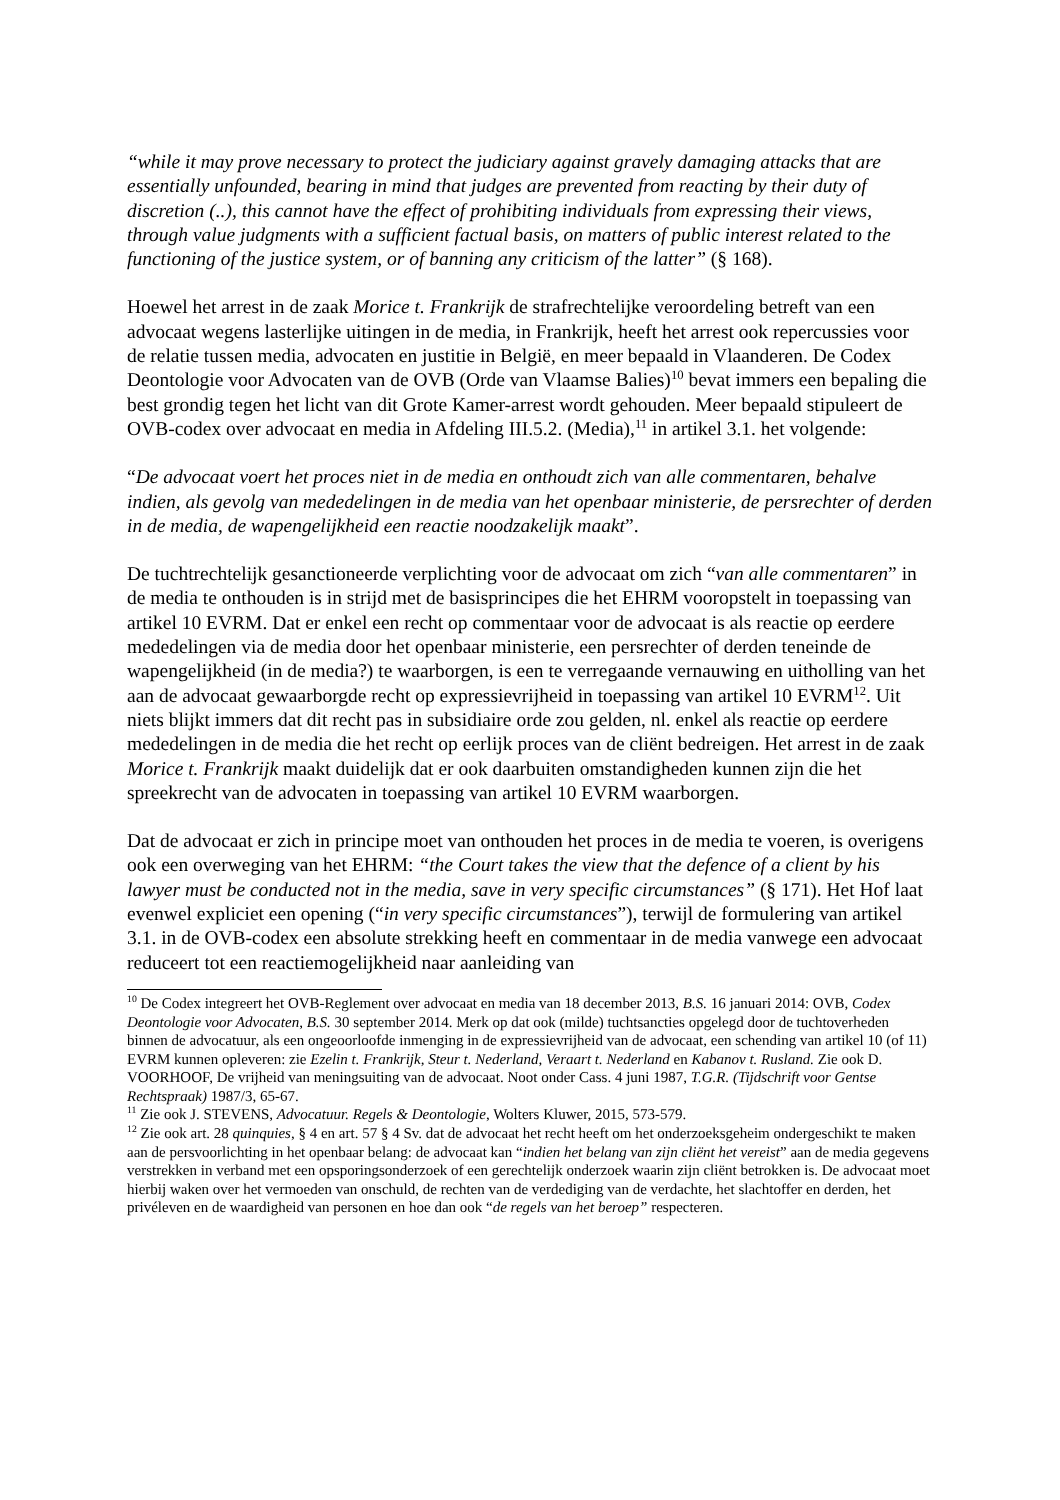“while it may prove necessary to protect the judiciary against gravely damaging attacks that are essentially unfounded, bearing in mind that judges are prevented from reacting by their duty of discretion (..), this cannot have the effect of prohibiting individuals from expressing their views, through value judgments with a sufficient factual basis, on matters of public interest related to the functioning of the justice system, or of banning any criticism of the latter” (§ 168).
Hoewel het arrest in de zaak Morice t. Frankrijk de strafrechtelijke veroordeling betreft van een advocaat wegens lasterlijke uitingen in de media, in Frankrijk, heeft het arrest ook repercussies voor de relatie tussen media, advocaten en justitie in België, en meer bepaald in Vlaanderen. De Codex Deontologie voor Advocaten van de OVB (Orde van Vlaamse Balies)<sup>10</sup> bevat immers een bepaling die best grondig tegen het licht van dit Grote Kamer-arrest wordt gehouden. Meer bepaald stipuleert de OVB-codex over advocaat en media in Afdeling III.5.2. (Media),<sup>11</sup> in artikel 3.1. het volgende:
“De advocaat voert het proces niet in de media en onthoudt zich van alle commentaren, behalve indien, als gevolg van mededelingen in de media van het openbaar ministerie, de persrechter of derden in de media, de wapengelijkheid een reactie noodzakelijk maakt”.
De tuchtrechtelijk gesanctioneerde verplichting voor de advocaat om zich “van alle commentaren” in de media te onthouden is in strijd met de basisprincipes die het EHRM vooropstelt in toepassing van artikel 10 EVRM. Dat er enkel een recht op commentaar voor de advocaat is als reactie op eerdere mededelingen via de media door het openbaar ministerie, een persrechter of derden teneinde de wapengelijkheid (in de media?) te waarborgen, is een te verregaande vernauwing en uitholling van het aan de advocaat gewaarborgde recht op expressievrijheid in toepassing van artikel 10 EVRM<sup>12</sup>. Uit niets blijkt immers dat dit recht pas in subsidiaire orde zou gelden, nl. enkel als reactie op eerdere mededelingen in de media die het recht op eerlijk proces van de cliënt bedreigen. Het arrest in de zaak Morice t. Frankrijk maakt duidelijk dat er ook daarbuiten omstandigheden kunnen zijn die het spreekrecht van de advocaten in toepassing van artikel 10 EVRM waarborgen.
Dat de advocaat er zich in principe moet van onthouden het proces in de media te voeren, is overigens ook een overweging van het EHRM: “the Court takes the view that the defence of a client by his lawyer must be conducted not in the media, save in very specific circumstances” (§ 171). Het Hof laat evenwel expliciet een opening (“in very specific circumstances”), terwijl de formulering van artikel 3.1. in de OVB-codex een absolute strekking heeft en commentaar in de media vanwege een advocaat reduceert tot een reactiemogelijkheid naar aanleiding van
<sup>10</sup> De Codex integreert het OVB-Reglement over advocaat en media van 18 december 2013, B.S. 16 januari 2014: OVB, Codex Deontologie voor Advocaten, B.S. 30 september 2014. Merk op dat ook (milde) tuchtsancties opgelegd door de tuchtoverheden binnen de advocatuur, als een ongeoorloofde inmenging in de expressievrijheid van de advocaat, een schending van artikel 10 (of 11) EVRM kunnen opleveren: zie Ezelin t. Frankrijk, Steur t. Nederland, Veraart t. Nederland en Kabanov t. Rusland. Zie ook D. VOORHOOF, De vrijheid van meningsuiting van de advocaat. Noot onder Cass. 4 juni 1987, T.G.R. (Tijdschrift voor Gentse Rechtspraak) 1987/3, 65-67.
<sup>11</sup> Zie ook J. STEVENS, Advocatuur. Regels & Deontologie, Wolters Kluwer, 2015, 573-579.
<sup>12</sup> Zie ook art. 28 quinquies, § 4 en art. 57 § 4 Sv. dat de advocaat het recht heeft om het onderzoeksgeheim ondergeschikt te maken aan de persvoorlichting in het openbaar belang: de advocaat kan “indien het belang van zijn cliënt het vereist” aan de media gegevens verstrekken in verband met een opsporingsonderzoek of een gerechtelijk onderzoek waarin zijn cliënt betrokken is. De advocaat moet hierbij waken over het vermoeden van onschuld, de rechten van de verdediging van de verdachte, het slachtoffer en derden, het privéleven en de waardigheid van personen en hoe dan ook “de regels van het beroep” respecteren.